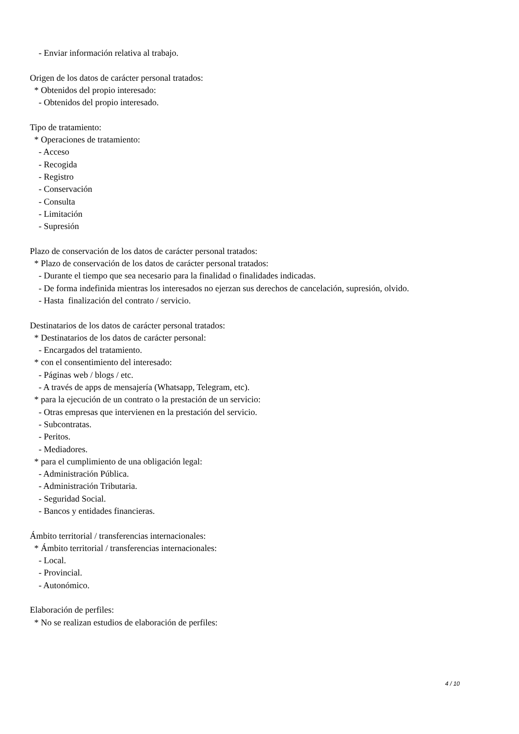- Enviar información relativa al trabajo. Origen de los datos de carácter personal tratados: * Obtenidos del propio interesado: - Obtenidos del propio interesado. Tipo de tratamiento: * Operaciones de tratamiento: - Acceso - Recogida - Registro - Conservación - Consulta - Limitación - Supresión Plazo de conservación de los datos de carácter personal tratados: * Plazo de conservación de los datos de carácter personal tratados: - Durante el tiempo que sea necesario para la finalidad o finalidades indicadas. - De forma indefinida mientras los interesados no ejerzan sus derechos de cancelación, supresión, olvido. - Hasta finalización del contrato / servicio. Destinatarios de los datos de carácter personal tratados: * Destinatarios de los datos de carácter personal: - Encargados del tratamiento. * con el consentimiento del interesado: - Páginas web / blogs / etc. - A través de apps de mensajería (Whatsapp, Telegram, etc). * para la ejecución de un contrato o la prestación de un servicio: - Otras empresas que intervienen en la prestación del servicio. - Subcontratas. - Peritos. - Mediadores. * para el cumplimiento de una obligación legal: - Administración Pública. - Administración Tributaria. - Seguridad Social. - Bancos y entidades financieras. Ámbito territorial / transferencias internacionales: * Ámbito territorial / transferencias internacionales: - Local. - Provincial. - Autonómico. Elaboración de perfiles: * No se realizan estudios de elaboración de perfiles:
4 / 10